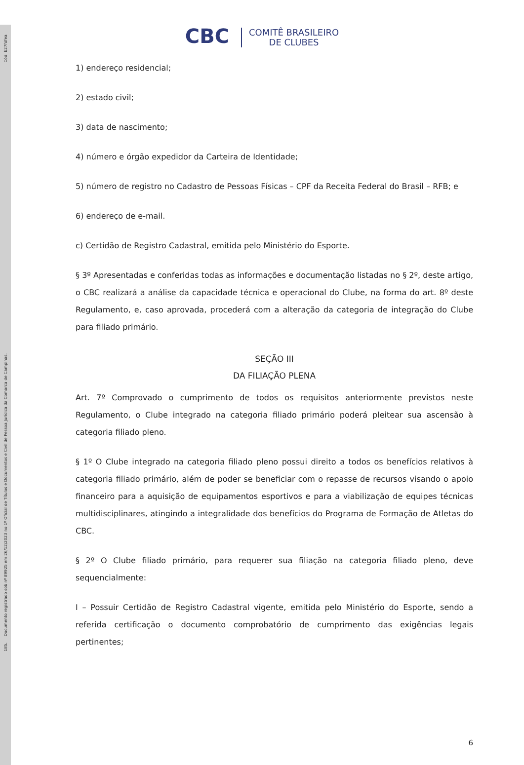Cód: b27fdfea
185. Documento registrado sob nº 89925 em 26/12/2023 no 1º Oficial de Títulos e Documentos e Civil de Pessoa Jurídica da Comarca de Campinas.
CBC COMITÊ BRASILEIRO
DE CLUBES
1) endereço residencial;
2) estado civil;
3) data de nascimento;
4) número e órgão expedidor da Carteira de Identidade;
5) número de registro no Cadastro de Pessoas Físicas – CPF da Receita Federal do Brasil – RFB; e
6) endereço de e-mail.
c) Certidão de Registro Cadastral, emitida pelo Ministério do Esporte.
§ 3º Apresentadas e conferidas todas as informações e documentação listadas no § 2º, deste artigo, o CBC realizará a análise da capacidade técnica e operacional do Clube, na forma do art. 8º deste Regulamento, e, caso aprovada, procederá com a alteração da categoria de integração do Clube para filiado primário.
SEÇÃO III
DA FILIAÇÃO PLENA
Art. 7º Comprovado o cumprimento de todos os requisitos anteriormente previstos neste Regulamento, o Clube integrado na categoria filiado primário poderá pleitear sua ascensão à categoria filiado pleno.
§ 1º O Clube integrado na categoria filiado pleno possui direito a todos os benefícios relativos à categoria filiado primário, além de poder se beneficiar com o repasse de recursos visando o apoio financeiro para a aquisição de equipamentos esportivos e para a viabilização de equipes técnicas multidisciplinares, atingindo a integralidade dos benefícios do Programa de Formação de Atletas do CBC.
§ 2º O Clube filiado primário, para requerer sua filiação na categoria filiado pleno, deve sequencialmente:
I – Possuir Certidão de Registro Cadastral vigente, emitida pelo Ministério do Esporte, sendo a referida certificação o documento comprobatório de cumprimento das exigências legais pertinentes;
6